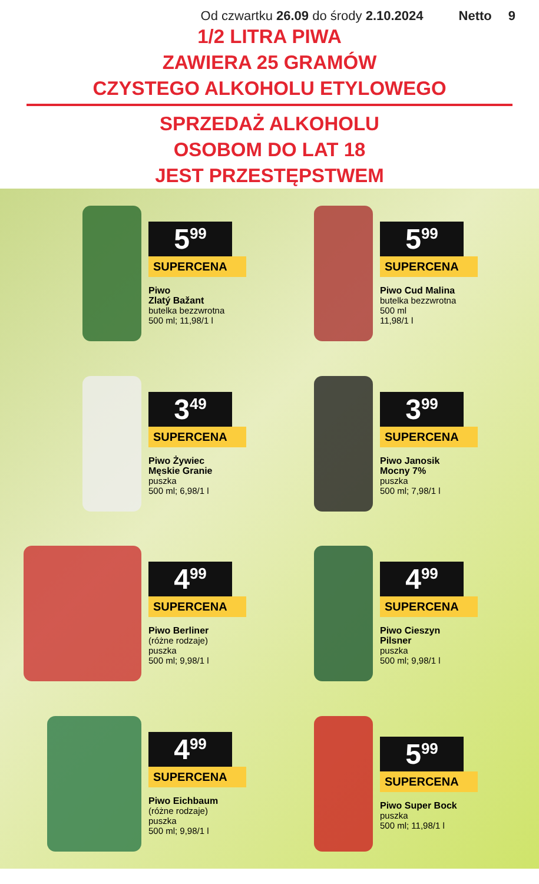Od czwartku 26.09 do środy 2.10.2024 Netto 9
1/2 LITRA PIWA
ZAWIERA 25 GRAMÓW
CZYSTEGO ALKOHOLU ETYLOWEGO
SPRZEDAŻ ALKOHOLU
OSOBOM DO LAT 18
JEST PRZESTĘPSTWEM
5<sup>99</sup>
SUPERCENA
Piwo
Zlatý Bažant
butelka bezzwrotna
500 ml; 11,98/1 l
5<sup>99</sup>
SUPERCENA
Piwo Cud Malina
butelka bezzwrotna
500 ml
11,98/1 l
3<sup>49</sup>
SUPERCENA
Piwo Żywiec
Męskie Granie
puszka
500 ml; 6,98/1 l
3<sup>99</sup>
SUPERCENA
Piwo Janosik
Mocny 7%
puszka
500 ml; 7,98/1 l
4<sup>99</sup>
SUPERCENA
Piwo Berliner
(różne rodzaje)
puszka
500 ml; 9,98/1 l
4<sup>99</sup>
SUPERCENA
Piwo Cieszyn
Pilsner
puszka
500 ml; 9,98/1 l
4<sup>99</sup>
SUPERCENA
Piwo Eichbaum
(różne rodzaje)
puszka
500 ml; 9,98/1 l
5<sup>99</sup>
SUPERCENA
Piwo Super Bock
puszka
500 ml; 11,98/1 l